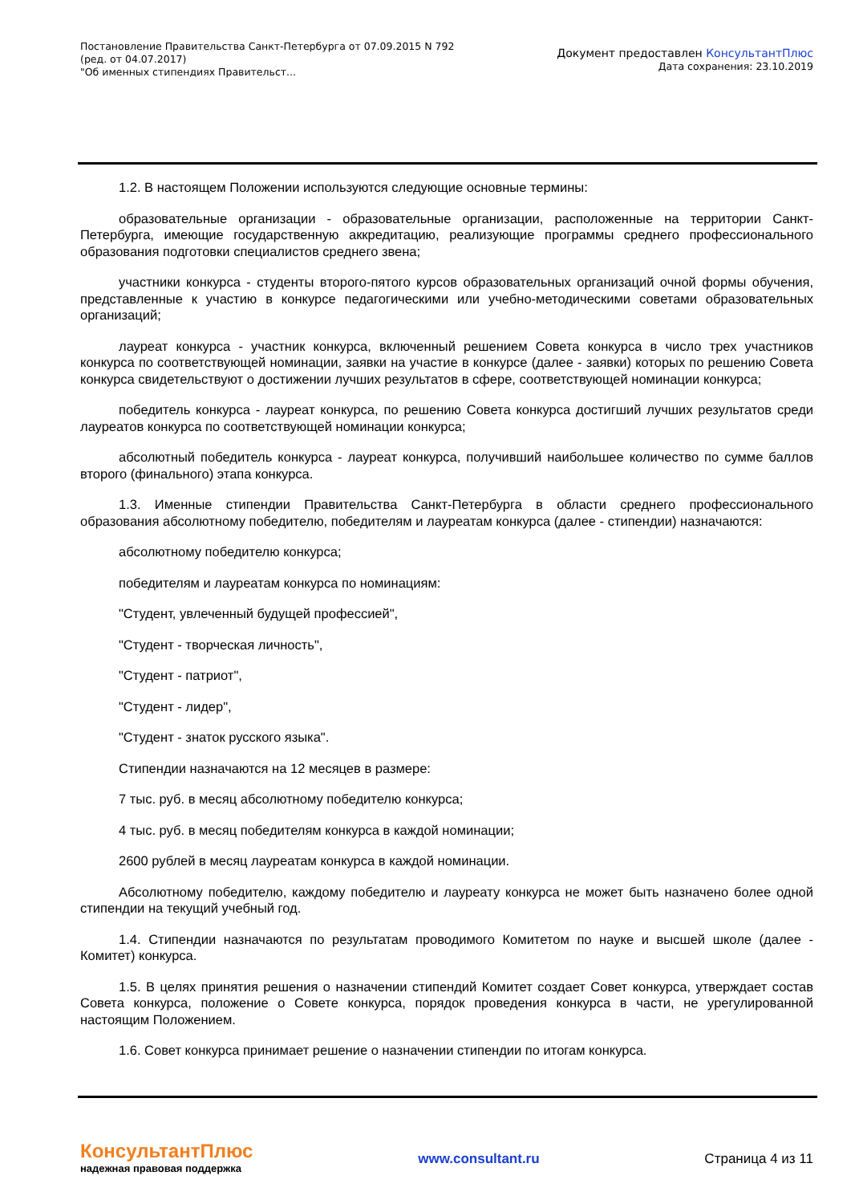Постановление Правительства Санкт-Петербурга от 07.09.2015 N 792
(ред. от 04.07.2017)
"Об именных стипендиях Правительст...
Документ предоставлен КонсультантПлюс
Дата сохранения: 23.10.2019
1.2. В настоящем Положении используются следующие основные термины:
образовательные организации - образовательные организации, расположенные на территории Санкт-Петербурга, имеющие государственную аккредитацию, реализующие программы среднего профессионального образования подготовки специалистов среднего звена;
участники конкурса - студенты второго-пятого курсов образовательных организаций очной формы обучения, представленные к участию в конкурсе педагогическими или учебно-методическими советами образовательных организаций;
лауреат конкурса - участник конкурса, включенный решением Совета конкурса в число трех участников конкурса по соответствующей номинации, заявки на участие в конкурсе (далее - заявки) которых по решению Совета конкурса свидетельствуют о достижении лучших результатов в сфере, соответствующей номинации конкурса;
победитель конкурса - лауреат конкурса, по решению Совета конкурса достигший лучших результатов среди лауреатов конкурса по соответствующей номинации конкурса;
абсолютный победитель конкурса - лауреат конкурса, получивший наибольшее количество по сумме баллов второго (финального) этапа конкурса.
1.3. Именные стипендии Правительства Санкт-Петербурга в области среднего профессионального образования абсолютному победителю, победителям и лауреатам конкурса (далее - стипендии) назначаются:
абсолютному победителю конкурса;
победителям и лауреатам конкурса по номинациям:
"Студент, увлеченный будущей профессией",
"Студент - творческая личность",
"Студент - патриот",
"Студент - лидер",
"Студент - знаток русского языка".
Стипендии назначаются на 12 месяцев в размере:
7 тыс. руб. в месяц абсолютному победителю конкурса;
4 тыс. руб. в месяц победителям конкурса в каждой номинации;
2600 рублей в месяц лауреатам конкурса в каждой номинации.
Абсолютному победителю, каждому победителю и лауреату конкурса не может быть назначено более одной стипендии на текущий учебный год.
1.4. Стипендии назначаются по результатам проводимого Комитетом по науке и высшей школе (далее - Комитет) конкурса.
1.5. В целях принятия решения о назначении стипендий Комитет создает Совет конкурса, утверждает состав Совета конкурса, положение о Совете конкурса, порядок проведения конкурса в части, не урегулированной настоящим Положением.
1.6. Совет конкурса принимает решение о назначении стипендии по итогам конкурса.
КонсультантПлюс
надежная правовая поддержка
www.consultant.ru Страница 4 из 11